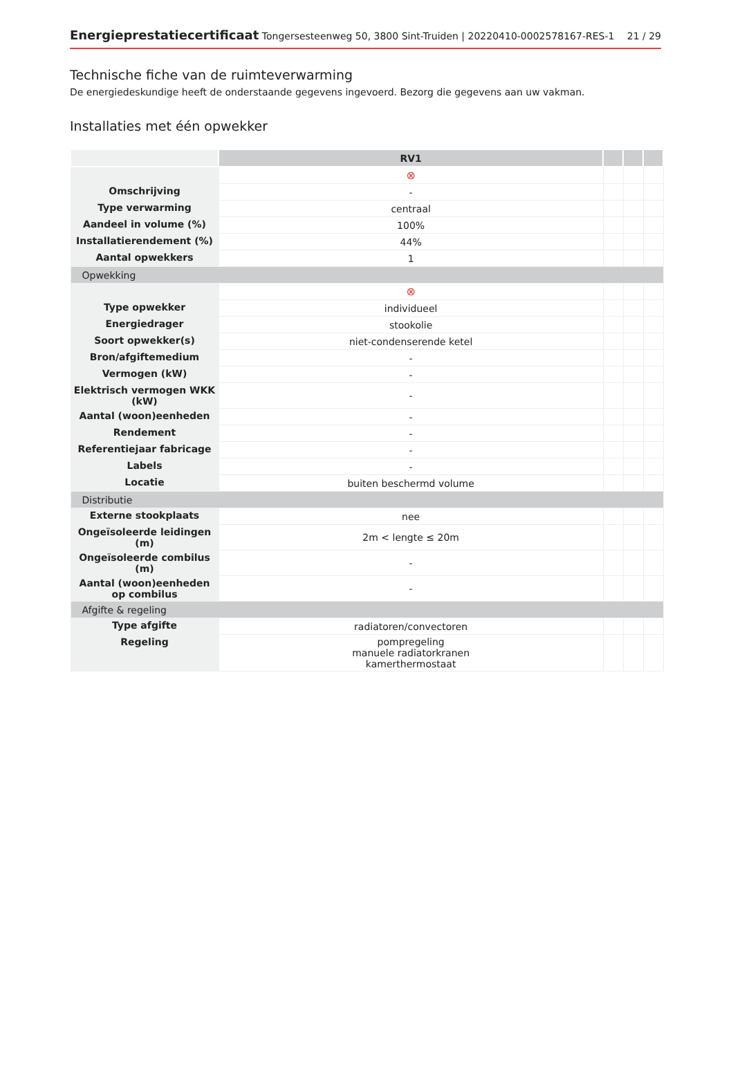Energieprestatiecertificaat Tongersesteenweg 50, 3800 Sint-Truiden | 20220410-0002578167-RES-1 21 / 29
Technische fiche van de ruimteverwarming
De energiedeskundige heeft de onderstaande gegevens ingevoerd. Bezorg die gegevens aan uw vakman.
Installaties met één opwekker
| | RV1 | | | |
| --- | --- | --- | --- | --- |
| | ⊗ | | | |
| Omschrijving | - | | | |
| Type verwarming | centraal | | | |
| Aandeel in volume (%) | 100% | | | |
| Installatierendement (%) | 44% | | | |
| Aantal opwekkers | 1 | | | |
| Opwekking | | | | |
| | ⊗ | | | |
| Type opwekker | individueel | | | |
| Energiedrager | stookolie | | | |
| Soort opwekker(s) | niet-condenserende ketel | | | |
| Bron/afgiftemedium | - | | | |
| Vermogen (kW) | - | | | |
| Elektrisch vermogen WKK (kW) | - | | | |
| Aantal (woon)eenheden | - | | | |
| Rendement | - | | | |
| Referentiejaar fabricage | - | | | |
| Labels | - | | | |
| Locatie | buiten beschermd volume | | | |
| Distributie | | | | |
| Externe stookplaats | nee | | | |
| Ongeïsoleerde leidingen (m) | 2m < lengte ≤ 20m | | | |
| Ongeïsoleerde combilus (m) | - | | | |
| Aantal (woon)eenheden op combilus | - | | | |
| Afgifte & regeling | | | | |
| Type afgifte | radiatoren/convectoren | | | |
| Regeling | pompregeling manuele radiatorkranen kamerthermostaat | | | |